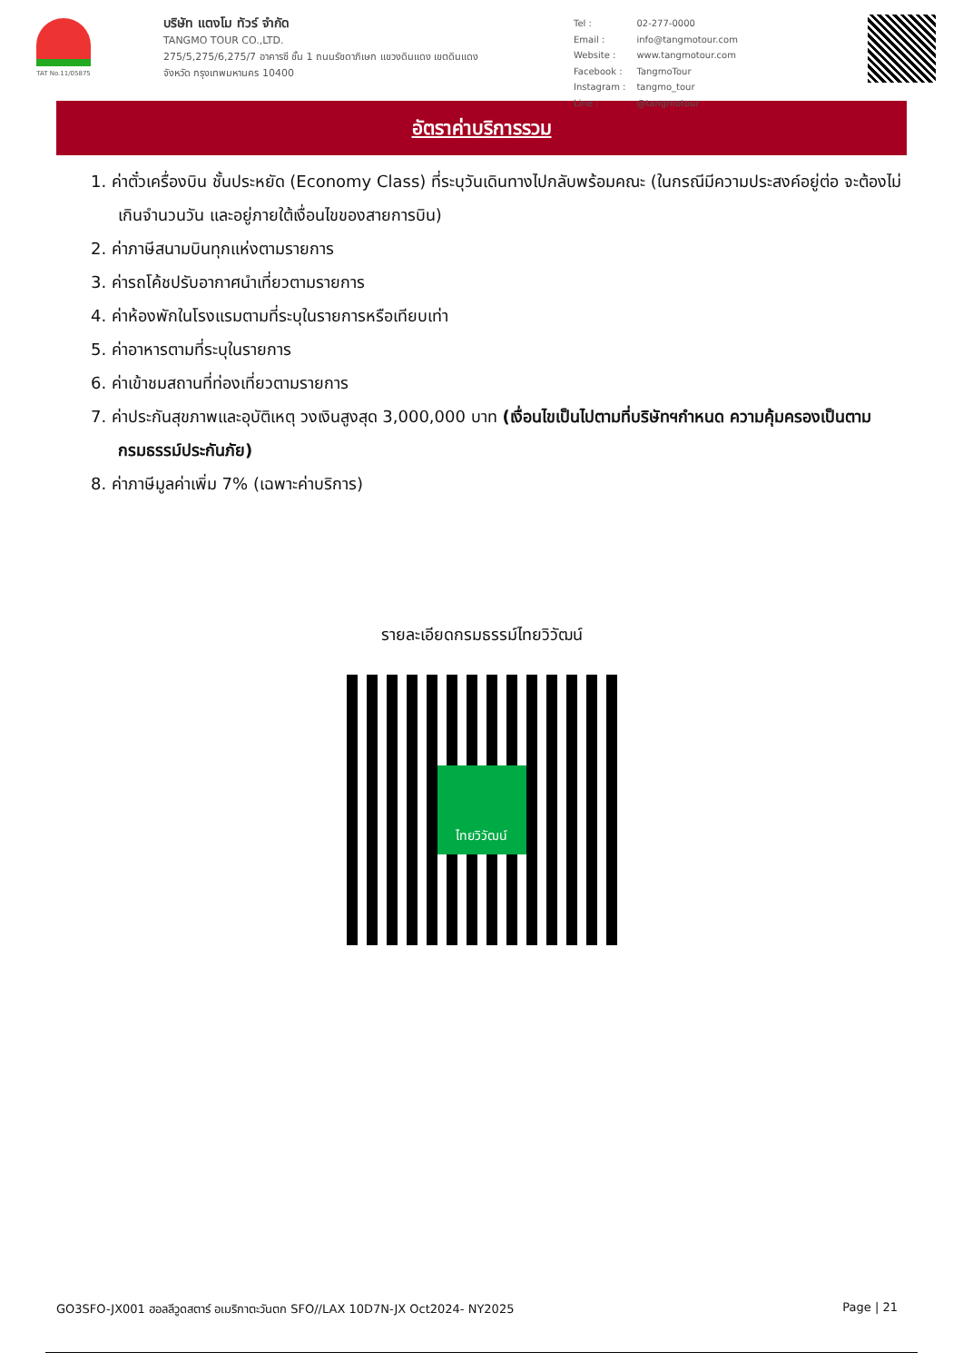TAT No.11/05875
บริษัท แตงโม ทัวร์ จำกัด
TANGMO TOUR CO.,LTD.
275/5,275/6,275/7 อาคารซี ชั้น 1 ถนนรัชดาภิเษก แขวงดินแดง เขตดินแดง
จังหวัด กรุงเทพมหานคร 10400
| Tel : | 02-277-0000 |
| Email : | info@tangmotour.com |
| Website : | www.tangmotour.com |
| Facebook : | TangmoTour |
| Instagram : | tangmo_tour |
| Line : | @tangmotour |
อัตราค่าบริการรวม
1. ค่าตั๋วเครื่องบิน ชั้นประหยัด (Economy Class) ที่ระบุวันเดินทางไปกลับพร้อมคณะ (ในกรณีมีความประสงค์อยู่ต่อ จะต้องไม่เกินจำนวนวัน และอยู่ภายใต้เงื่อนไขของสายการบิน)
2. ค่าภาษีสนามบินทุกแห่งตามรายการ
3. ค่ารถโค้ชปรับอากาศนำเที่ยวตามรายการ
4. ค่าห้องพักในโรงแรมตามที่ระบุในรายการหรือเทียบเท่า
5. ค่าอาหารตามที่ระบุในรายการ
6. ค่าเข้าชมสถานที่ท่องเที่ยวตามรายการ
7. ค่าประกันสุขภาพและอุบัติเหตุ วงเงินสูงสุด 3,000,000 บาท (เงื่อนไขเป็นไปตามที่บริษัทฯกำหนด ความคุ้มครองเป็นตามกรมธรรม์ประกันภัย)
8. ค่าภาษีมูลค่าเพิ่ม 7% (เฉพาะค่าบริการ)
รายละเอียดกรมธรรม์ไทยวิวัฒน์
ไทยวิวัฒน์
GO3SFO-JX001 ฮอลลีวูดสตาร์ อเมริกาตะวันตก SFO//LAX 10D7N-JX Oct2024- NY2025 Page | 21